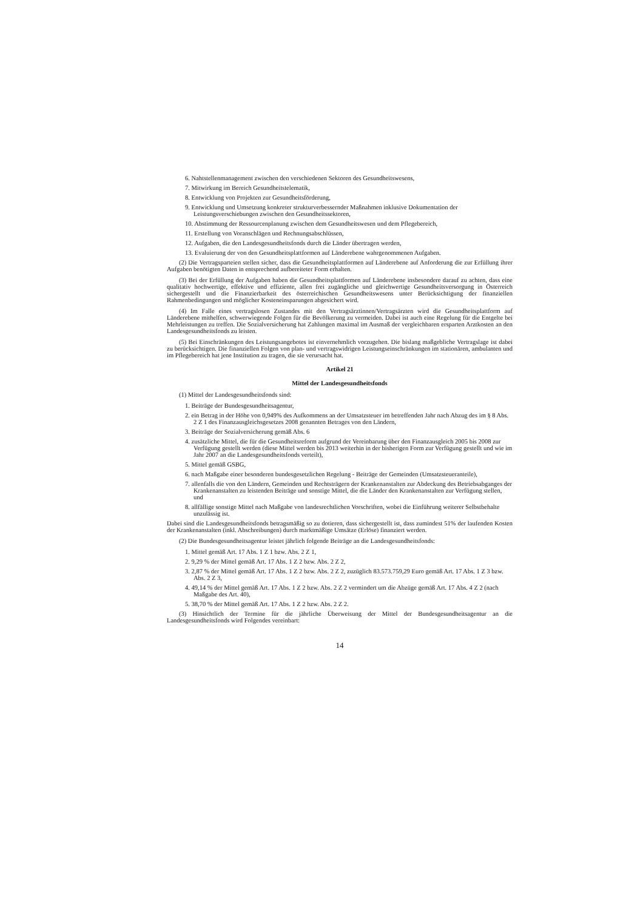6. Nahtstellenmanagement zwischen den verschiedenen Sektoren des Gesundheitswesens,
7. Mitwirkung im Bereich Gesundheitstelematik,
8. Entwicklung von Projekten zur Gesundheitsförderung,
9. Entwicklung und Umsetzung konkreter strukturverbessernder Maßnahmen inklusive Dokumentation der Leistungsverschiebungen zwischen den Gesundheitssektoren,
10. Abstimmung der Ressourcenplanung zwischen dem Gesundheitswesen und dem Pflegebereich,
11. Erstellung von Voranschlägen und Rechnungsabschlüssen,
12. Aufgaben, die den Landesgesundheitsfonds durch die Länder übertragen werden,
13. Evaluierung der von den Gesundheitsplattformen auf Länderebene wahrgenommenen Aufgaben.
(2) Die Vertragsparteien stellen sicher, dass die Gesundheitsplattformen auf Länderebene auf Anforderung die zur Erfüllung ihrer Aufgaben benötigten Daten in entsprechend aufbereiteter Form erhalten.
(3) Bei der Erfüllung der Aufgaben haben die Gesundheitsplattformen auf Länderebene insbesondere darauf zu achten, dass eine qualitativ hochwertige, effektive und effiziente, allen frei zugängliche und gleichwertige Gesundheitsversorgung in Österreich sichergestellt und die Finanzierbarkeit des österreichischen Gesundheitswesens unter Berücksichtigung der finanziellen Rahmenbedingungen und möglicher Kosteneinsparungen abgesichert wird.
(4) Im Falle eines vertragslosen Zustandes mit den Vertragsärztinnen/Vertragsärzten wird die Gesundheitsplattform auf Länderebene mithelfen, schwerwiegende Folgen für die Bevölkerung zu vermeiden. Dabei ist auch eine Regelung für die Entgelte bei Mehrleistungen zu treffen. Die Sozialversicherung hat Zahlungen maximal im Ausmaß der vergleichbaren ersparten Arztkosten an den Landesgesundheitsfonds zu leisten.
(5) Bei Einschränkungen des Leistungsangebotes ist einvernehmlich vorzugehen. Die bislang maßgebliche Vertragslage ist dabei zu berücksichtigen. Die finanziellen Folgen von plan- und vertragswidrigen Leistungseinschränkungen im stationären, ambulanten und im Pflegebereich hat jene Institution zu tragen, die sie verursacht hat.
Artikel 21
Mittel der Landesgesundheitsfonds
(1) Mittel der Landesgesundheitsfonds sind:
1. Beiträge der Bundesgesundheitsagentur,
2. ein Betrag in der Höhe von 0,949% des Aufkommens an der Umsatzsteuer im betreffenden Jahr nach Abzug des im § 8 Abs. 2 Z 1 des Finanzausgleichsgesetzes 2008 genannten Betrages von den Ländern,
3. Beiträge der Sozialversicherung gemäß Abs. 6
4. zusätzliche Mittel, die für die Gesundheitsreform aufgrund der Vereinbarung über den Finanzausgleich 2005 bis 2008 zur Verfügung gestellt werden (diese Mittel werden bis 2013 weiterhin in der bisherigen Form zur Verfügung gestellt und wie im Jahr 2007 an die Landesgesundheitsfonds verteilt),
5. Mittel gemäß GSBG,
6. nach Maßgabe einer besonderen bundesgesetzlichen Regelung - Beiträge der Gemeinden (Umsatzsteueranteile),
7. allenfalls die von den Ländern, Gemeinden und Rechtsträgern der Krankenanstalten zur Abdeckung des Betriebsabganges der Krankenanstalten zu leistenden Beiträge und sonstige Mittel, die die Länder den Krankenanstalten zur Verfügung stellen, und
8. allfällige sonstige Mittel nach Maßgabe von landesrechtlichen Vorschriften, wobei die Einführung weiterer Selbstbehalte unzulässig ist.
Dabei sind die Landesgesundheitsfonds betragsmäßig so zu dotieren, dass sichergestellt ist, dass zumindest 51% der laufenden Kosten der Krankenanstalten (inkl. Abschreibungen) durch marktmäßige Umsätze (Erlöse) finanziert werden.
(2) Die Bundesgesundheitsagentur leistet jährlich folgende Beiträge an die Landesgesundheitsfonds:
1. Mittel gemäß Art. 17 Abs. 1 Z 1 bzw. Abs. 2 Z 1,
2. 9,29 % der Mittel gemäß Art. 17 Abs. 1 Z 2 bzw. Abs. 2 Z 2,
3. 2,87 % der Mittel gemäß Art. 17 Abs. 1 Z 2 bzw. Abs. 2 Z 2, zuzüglich 83.573.759,29 Euro gemäß Art. 17 Abs. 1 Z 3 bzw. Abs. 2 Z 3,
4. 49,14 % der Mittel gemäß Art. 17 Abs. 1 Z 2 bzw. Abs. 2 Z 2 vermindert um die Abzüge gemäß Art. 17 Abs. 4 Z 2 (nach Maßgabe des Art. 40),
5. 38,70 % der Mittel gemäß Art. 17 Abs. 1 Z 2 bzw. Abs. 2 Z 2.
(3) Hinsichtlich der Termine für die jährliche Überweisung der Mittel der Bundesgesundheitsagentur an die Landesgesundheitsfonds wird Folgendes vereinbart:
14